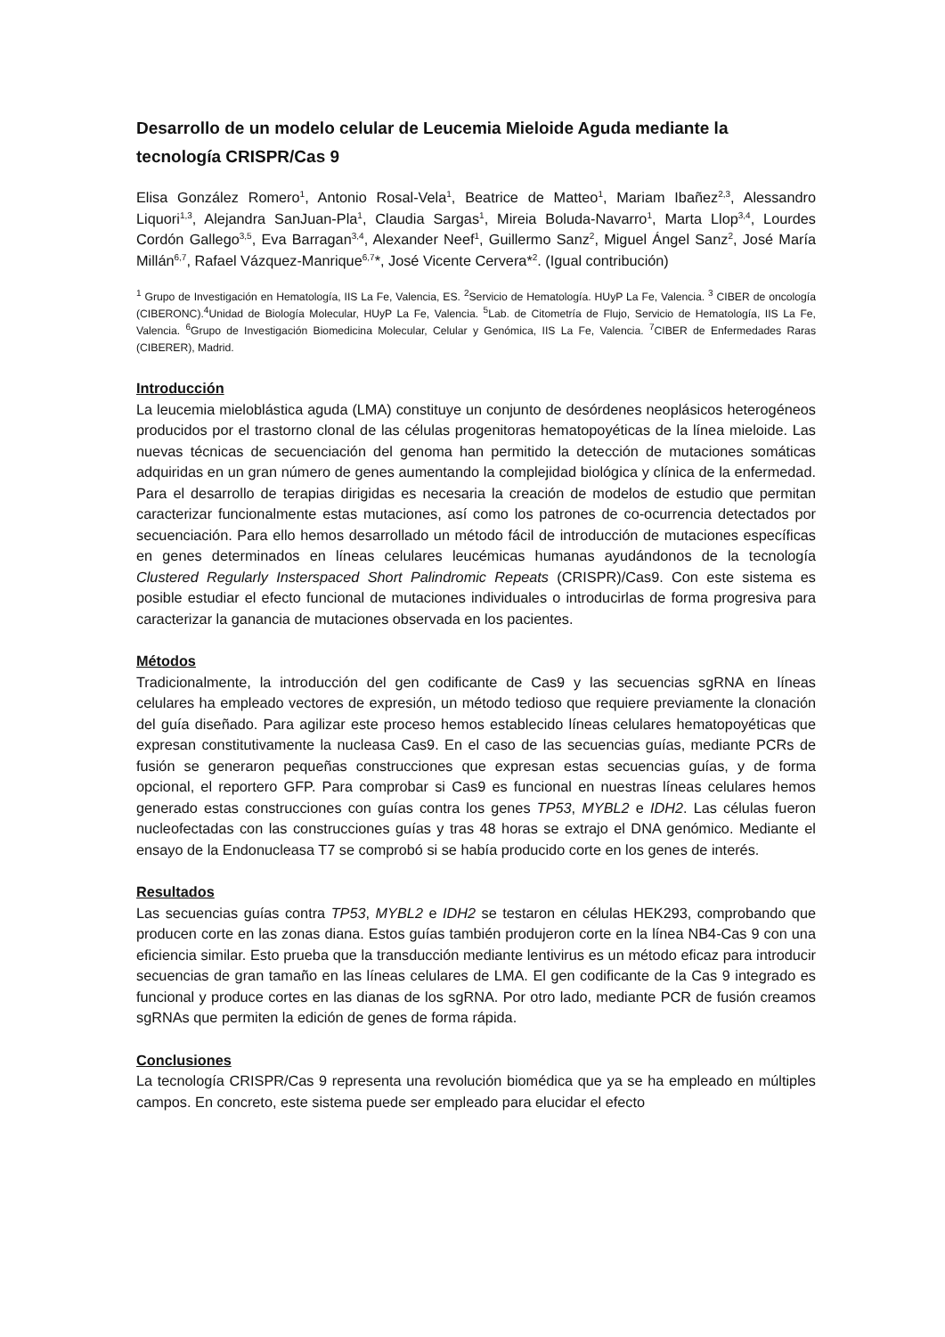Desarrollo de un modelo celular de Leucemia Mieloide Aguda mediante la tecnología CRISPR/Cas 9
Elisa González Romero<sup>1</sup>, Antonio Rosal-Vela<sup>1</sup>, Beatrice de Matteo<sup>1</sup>, Mariam Ibañez<sup>2,3</sup>, Alessandro Liquori<sup>1,3</sup>, Alejandra SanJuan-Pla<sup>1</sup>, Claudia Sargas<sup>1</sup>, Mireia Boluda-Navarro<sup>1</sup>, Marta Llop<sup>3,4</sup>, Lourdes Cordón Gallego<sup>3,5</sup>, Eva Barragan<sup>3,4</sup>, Alexander Neef<sup>1</sup>, Guillermo Sanz<sup>2</sup>, Miguel Ángel Sanz<sup>2</sup>, José María Millán<sup>6,7</sup>, Rafael Vázquez-Manrique<sup>6,7</sup>*, José Vicente Cervera*<sup>2</sup>. (Igual contribución)
<sup>1</sup> Grupo de Investigación en Hematología, IIS La Fe, Valencia, ES. <sup>2</sup>Servicio de Hematología. HUyP La Fe, Valencia. <sup>3</sup> CIBER de oncología (CIBERONC).<sup>4</sup>Unidad de Biología Molecular, HUyP La Fe, Valencia. <sup>5</sup>Lab. de Citometría de Flujo, Servicio de Hematología, IIS La Fe, Valencia. <sup>6</sup>Grupo de Investigación Biomedicina Molecular, Celular y Genómica, IIS La Fe, Valencia. <sup>7</sup>CIBER de Enfermedades Raras (CIBERER), Madrid.
Introducción
La leucemia mieloblástica aguda (LMA) constituye un conjunto de desórdenes neoplásicos heterogéneos producidos por el trastorno clonal de las células progenitoras hematopoyéticas de la línea mieloide. Las nuevas técnicas de secuenciación del genoma han permitido la detección de mutaciones somáticas adquiridas en un gran número de genes aumentando la complejidad biológica y clínica de la enfermedad. Para el desarrollo de terapias dirigidas es necesaria la creación de modelos de estudio que permitan caracterizar funcionalmente estas mutaciones, así como los patrones de co-ocurrencia detectados por secuenciación. Para ello hemos desarrollado un método fácil de introducción de mutaciones específicas en genes determinados en líneas celulares leucémicas humanas ayudándonos de la tecnología Clustered Regularly Insterspaced Short Palindromic Repeats (CRISPR)/Cas9. Con este sistema es posible estudiar el efecto funcional de mutaciones individuales o introducirlas de forma progresiva para caracterizar la ganancia de mutaciones observada en los pacientes.
Métodos
Tradicionalmente, la introducción del gen codificante de Cas9 y las secuencias sgRNA en líneas celulares ha empleado vectores de expresión, un método tedioso que requiere previamente la clonación del guía diseñado. Para agilizar este proceso hemos establecido líneas celulares hematopoyéticas que expresan constitutivamente la nucleasa Cas9. En el caso de las secuencias guías, mediante PCRs de fusión se generaron pequeñas construcciones que expresan estas secuencias guías, y de forma opcional, el reportero GFP. Para comprobar si Cas9 es funcional en nuestras líneas celulares hemos generado estas construcciones con guías contra los genes TP53, MYBL2 e IDH2. Las células fueron nucleofectadas con las construcciones guías y tras 48 horas se extrajo el DNA genómico. Mediante el ensayo de la Endonucleasa T7 se comprobó si se había producido corte en los genes de interés.
Resultados
Las secuencias guías contra TP53, MYBL2 e IDH2 se testaron en células HEK293, comprobando que producen corte en las zonas diana. Estos guías también produjeron corte en la línea NB4-Cas 9 con una eficiencia similar. Esto prueba que la transducción mediante lentivirus es un método eficaz para introducir secuencias de gran tamaño en las líneas celulares de LMA. El gen codificante de la Cas 9 integrado es funcional y produce cortes en las dianas de los sgRNA. Por otro lado, mediante PCR de fusión creamos sgRNAs que permiten la edición de genes de forma rápida.
Conclusiones
La tecnología CRISPR/Cas 9 representa una revolución biomédica que ya se ha empleado en múltiples campos. En concreto, este sistema puede ser empleado para elucidar el efecto